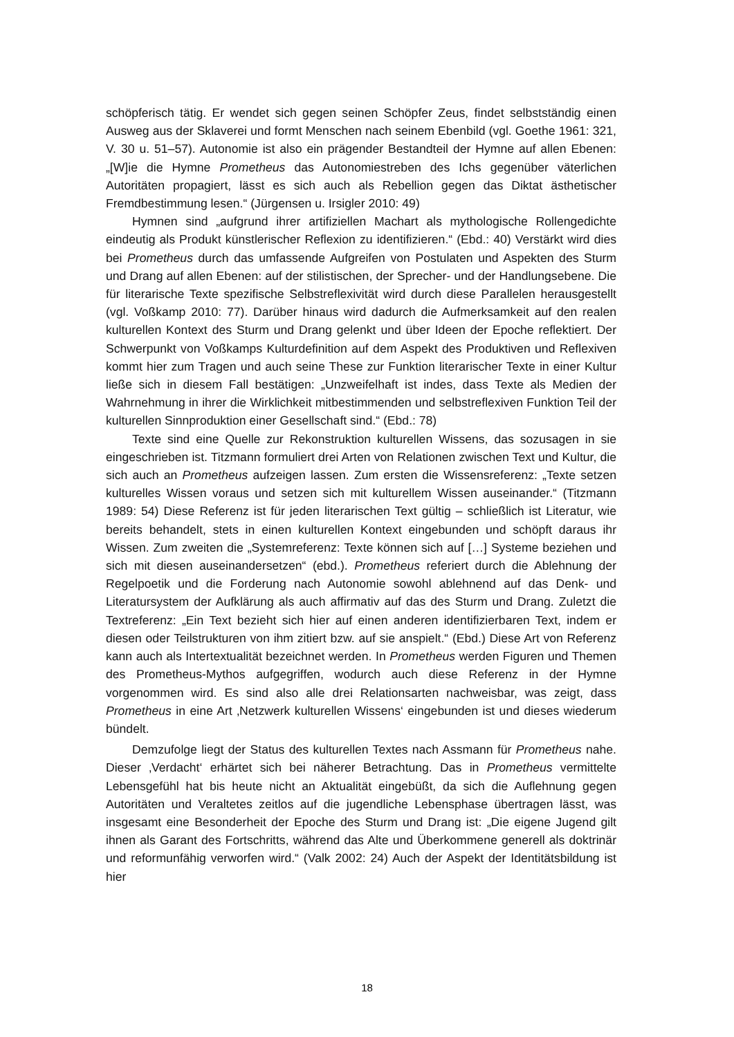schöpferisch tätig. Er wendet sich gegen seinen Schöpfer Zeus, findet selbstständig einen Ausweg aus der Sklaverei und formt Menschen nach seinem Ebenbild (vgl. Goethe 1961: 321, V. 30 u. 51–57). Autonomie ist also ein prägender Bestandteil der Hymne auf allen Ebenen: „[W]ie die Hymne Prometheus das Autonomiestreben des Ichs gegenüber väterlichen Autoritäten propagiert, lässt es sich auch als Rebellion gegen das Diktat ästhetischer Fremdbestimmung lesen.“ (Jürgensen u. Irsigler 2010: 49)
Hymnen sind „aufgrund ihrer artifiziellen Machart als mythologische Rollengedichte eindeutig als Produkt künstlerischer Reflexion zu identifizieren.“ (Ebd.: 40) Verstärkt wird dies bei Prometheus durch das umfassende Aufgreifen von Postulaten und Aspekten des Sturm und Drang auf allen Ebenen: auf der stilistischen, der Sprecher- und der Handlungsebene. Die für literarische Texte spezifische Selbstreflexivität wird durch diese Parallelen herausgestellt (vgl. Voßkamp 2010: 77). Darüber hinaus wird dadurch die Aufmerksamkeit auf den realen kulturellen Kontext des Sturm und Drang gelenkt und über Ideen der Epoche reflektiert. Der Schwerpunkt von Voßkamps Kulturdefinition auf dem Aspekt des Produktiven und Reflexiven kommt hier zum Tragen und auch seine These zur Funktion literarischer Texte in einer Kultur ließe sich in diesem Fall bestätigen: „Unzweifelhaft ist indes, dass Texte als Medien der Wahrnehmung in ihrer die Wirklichkeit mitbestimmenden und selbstreflexiven Funktion Teil der kulturellen Sinnproduktion einer Gesellschaft sind.“ (Ebd.: 78)
Texte sind eine Quelle zur Rekonstruktion kulturellen Wissens, das sozusagen in sie eingeschrieben ist. Titzmann formuliert drei Arten von Relationen zwischen Text und Kultur, die sich auch an Prometheus aufzeigen lassen. Zum ersten die Wissensreferenz: „Texte setzen kulturelles Wissen voraus und setzen sich mit kulturellem Wissen auseinander.“ (Titzmann 1989: 54) Diese Referenz ist für jeden literarischen Text gültig – schließlich ist Literatur, wie bereits behandelt, stets in einen kulturellen Kontext eingebunden und schöpft daraus ihr Wissen. Zum zweiten die „Systemreferenz: Texte können sich auf […] Systeme beziehen und sich mit diesen auseinandersetzen“ (ebd.). Prometheus referiert durch die Ablehnung der Regelpoetik und die Forderung nach Autonomie sowohl ablehnend auf das Denk- und Literatursystem der Aufklärung als auch affirmativ auf das des Sturm und Drang. Zuletzt die Textreferenz: „Ein Text bezieht sich hier auf einen anderen identifizierbaren Text, indem er diesen oder Teilstrukturen von ihm zitiert bzw. auf sie anspielt.“ (Ebd.) Diese Art von Referenz kann auch als Intertextualität bezeichnet werden. In Prometheus werden Figuren und Themen des Prometheus-Mythos aufgegriffen, wodurch auch diese Referenz in der Hymne vorgenommen wird. Es sind also alle drei Relationsarten nachweisbar, was zeigt, dass Prometheus in eine Art ‚Netzwerk kulturellen Wissens‘ eingebunden ist und dieses wiederum bündelt.
Demzufolge liegt der Status des kulturellen Textes nach Assmann für Prometheus nahe. Dieser ‚Verdacht‘ erhärtet sich bei näherer Betrachtung. Das in Prometheus vermittelte Lebensgefühl hat bis heute nicht an Aktualität eingebüßt, da sich die Auflehnung gegen Autoritäten und Veraltetes zeitlos auf die jugendliche Lebensphase übertragen lässt, was insgesamt eine Besonderheit der Epoche des Sturm und Drang ist: „Die eigene Jugend gilt ihnen als Garant des Fortschritts, während das Alte und Überkommene generell als doktrinär und reformunfähig verworfen wird.“ (Valk 2002: 24) Auch der Aspekt der Identitätsbildung ist hier
18